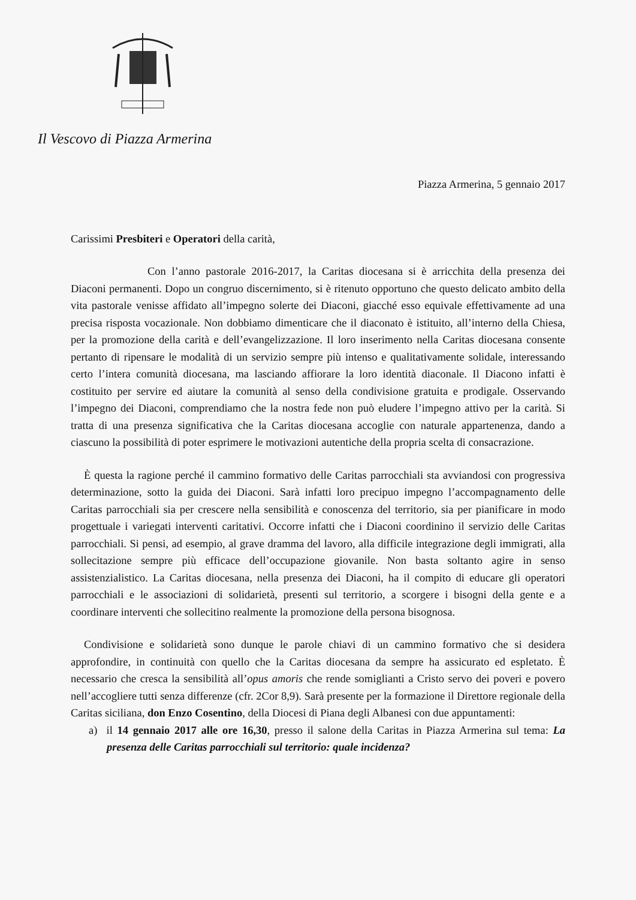Il Vescovo di Piazza Armerina
Piazza Armerina, 5 gennaio 2017
Carissimi Presbiteri e Operatori della carità,
Con l’anno pastorale 2016-2017, la Caritas diocesana si è arricchita della presenza dei Diaconi permanenti. Dopo un congruo discernimento, si è ritenuto opportuno che questo delicato ambito della vita pastorale venisse affidato all’impegno solerte dei Diaconi, giacché esso equivale effettivamente ad una precisa risposta vocazionale. Non dobbiamo dimenticare che il diaconato è istituito, all’interno della Chiesa, per la promozione della carità e dell’evangelizzazione. Il loro inserimento nella Caritas diocesana consente pertanto di ripensare le modalità di un servizio sempre più intenso e qualitativamente solidale, interessando certo l’intera comunità diocesana, ma lasciando affiorare la loro identità diaconale. Il Diacono infatti è costituito per servire ed aiutare la comunità al senso della condivisione gratuita e prodigale. Osservando l’impegno dei Diaconi, comprendiamo che la nostra fede non può eludere l’impegno attivo per la carità. Si tratta di una presenza significativa che la Caritas diocesana accoglie con naturale appartenenza, dando a ciascuno la possibilità di poter esprimere le motivazioni autentiche della propria scelta di consacrazione.
È questa la ragione perché il cammino formativo delle Caritas parrocchiali sta avviandosi con progressiva determinazione, sotto la guida dei Diaconi. Sarà infatti loro precipuo impegno l’accompagnamento delle Caritas parrocchiali sia per crescere nella sensibilità e conoscenza del territorio, sia per pianificare in modo progettuale i variegati interventi caritativi. Occorre infatti che i Diaconi coordinino il servizio delle Caritas parrocchiali. Si pensi, ad esempio, al grave dramma del lavoro, alla difficile integrazione degli immigrati, alla sollecitazione sempre più efficace dell’occupazione giovanile. Non basta soltanto agire in senso assistenzialistico. La Caritas diocesana, nella presenza dei Diaconi, ha il compito di educare gli operatori parrocchiali e le associazioni di solidarietà, presenti sul territorio, a scorgere i bisogni della gente e a coordinare interventi che sollecitino realmente la promozione della persona bisognosa.
Condivisione e solidarietà sono dunque le parole chiavi di un cammino formativo che si desidera approfondire, in continuità con quello che la Caritas diocesana da sempre ha assicurato ed espletato. È necessario che cresca la sensibilità all’opus amoris che rende somiglianti a Cristo servo dei poveri e povero nell’accogliere tutti senza differenze (cfr. 2Cor 8,9). Sarà presente per la formazione il Direttore regionale della Caritas siciliana, don Enzo Cosentino, della Diocesi di Piana degli Albanesi con due appuntamenti:
a) il 14 gennaio 2017 alle ore 16,30, presso il salone della Caritas in Piazza Armerina sul tema: La presenza delle Caritas parrocchiali sul territorio: quale incidenza?